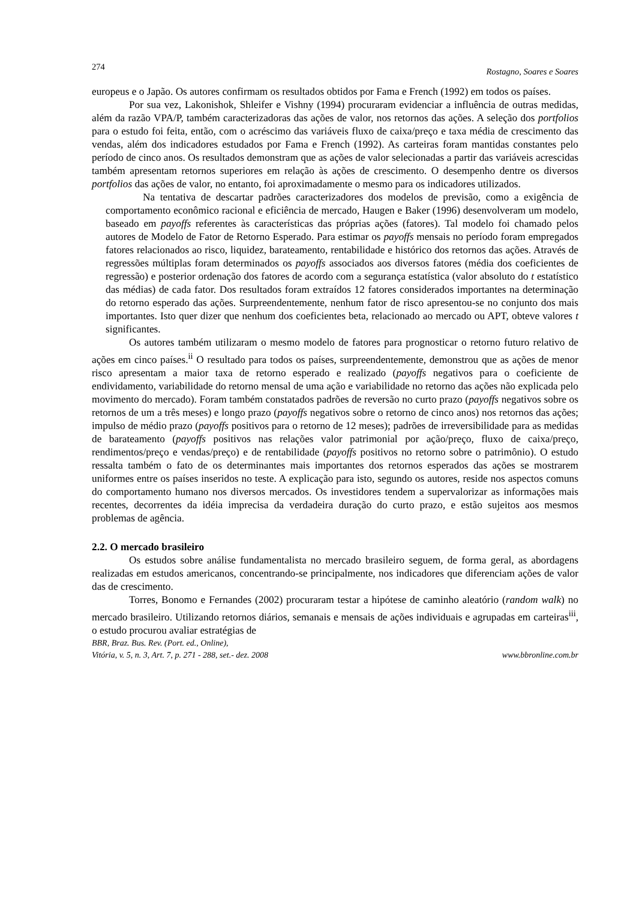274 Rostagno, Soares e Soares
europeus e o Japão. Os autores confirmam os resultados obtidos por Fama e French (1992) em todos os países.
Por sua vez, Lakonishok, Shleifer e Vishny (1994) procuraram evidenciar a influência de outras medidas, além da razão VPA/P, também caracterizadoras das ações de valor, nos retornos das ações. A seleção dos portfolios para o estudo foi feita, então, com o acréscimo das variáveis fluxo de caixa/preço e taxa média de crescimento das vendas, além dos indicadores estudados por Fama e French (1992). As carteiras foram mantidas constantes pelo período de cinco anos. Os resultados demonstram que as ações de valor selecionadas a partir das variáveis acrescidas também apresentam retornos superiores em relação às ações de crescimento. O desempenho dentre os diversos portfolios das ações de valor, no entanto, foi aproximadamente o mesmo para os indicadores utilizados.
Na tentativa de descartar padrões caracterizadores dos modelos de previsão, como a exigência de comportamento econômico racional e eficiência de mercado, Haugen e Baker (1996) desenvolveram um modelo, baseado em payoffs referentes às características das próprias ações (fatores). Tal modelo foi chamado pelos autores de Modelo de Fator de Retorno Esperado. Para estimar os payoffs mensais no período foram empregados fatores relacionados ao risco, liquidez, barateamento, rentabilidade e histórico dos retornos das ações. Através de regressões múltiplas foram determinados os payoffs associados aos diversos fatores (média dos coeficientes de regressão) e posterior ordenação dos fatores de acordo com a segurança estatística (valor absoluto do t estatístico das médias) de cada fator. Dos resultados foram extraídos 12 fatores considerados importantes na determinação do retorno esperado das ações. Surpreendentemente, nenhum fator de risco apresentou-se no conjunto dos mais importantes. Isto quer dizer que nenhum dos coeficientes beta, relacionado ao mercado ou APT, obteve valores t significantes.
Os autores também utilizaram o mesmo modelo de fatores para prognosticar o retorno futuro relativo de ações em cinco países.<sup>ii</sup> O resultado para todos os países, surpreendentemente, demonstrou que as ações de menor risco apresentam a maior taxa de retorno esperado e realizado (payoffs negativos para o coeficiente de endividamento, variabilidade do retorno mensal de uma ação e variabilidade no retorno das ações não explicada pelo movimento do mercado). Foram também constatados padrões de reversão no curto prazo (payoffs negativos sobre os retornos de um a três meses) e longo prazo (payoffs negativos sobre o retorno de cinco anos) nos retornos das ações; impulso de médio prazo (payoffs positivos para o retorno de 12 meses); padrões de irreversibilidade para as medidas de barateamento (payoffs positivos nas relações valor patrimonial por ação/preço, fluxo de caixa/preço, rendimentos/preço e vendas/preço) e de rentabilidade (payoffs positivos no retorno sobre o patrimônio). O estudo ressalta também o fato de os determinantes mais importantes dos retornos esperados das ações se mostrarem uniformes entre os países inseridos no teste. A explicação para isto, segundo os autores, reside nos aspectos comuns do comportamento humano nos diversos mercados. Os investidores tendem a supervalorizar as informações mais recentes, decorrentes da idéia imprecisa da verdadeira duração do curto prazo, e estão sujeitos aos mesmos problemas de agência.
2.2. O mercado brasileiro
Os estudos sobre análise fundamentalista no mercado brasileiro seguem, de forma geral, as abordagens realizadas em estudos americanos, concentrando-se principalmente, nos indicadores que diferenciam ações de valor das de crescimento.
Torres, Bonomo e Fernandes (2002) procuraram testar a hipótese de caminho aleatório (random walk) no mercado brasileiro. Utilizando retornos diários, semanais e mensais de ações individuais e agrupadas em carteiras<sup>iii</sup>, o estudo procurou avaliar estratégias de
BBR, Braz. Bus. Rev. (Port. ed., Online),
Vitória, v. 5, n. 3, Art. 7, p. 271 - 288, set.- dez. 2008 www.bbronline.com.br